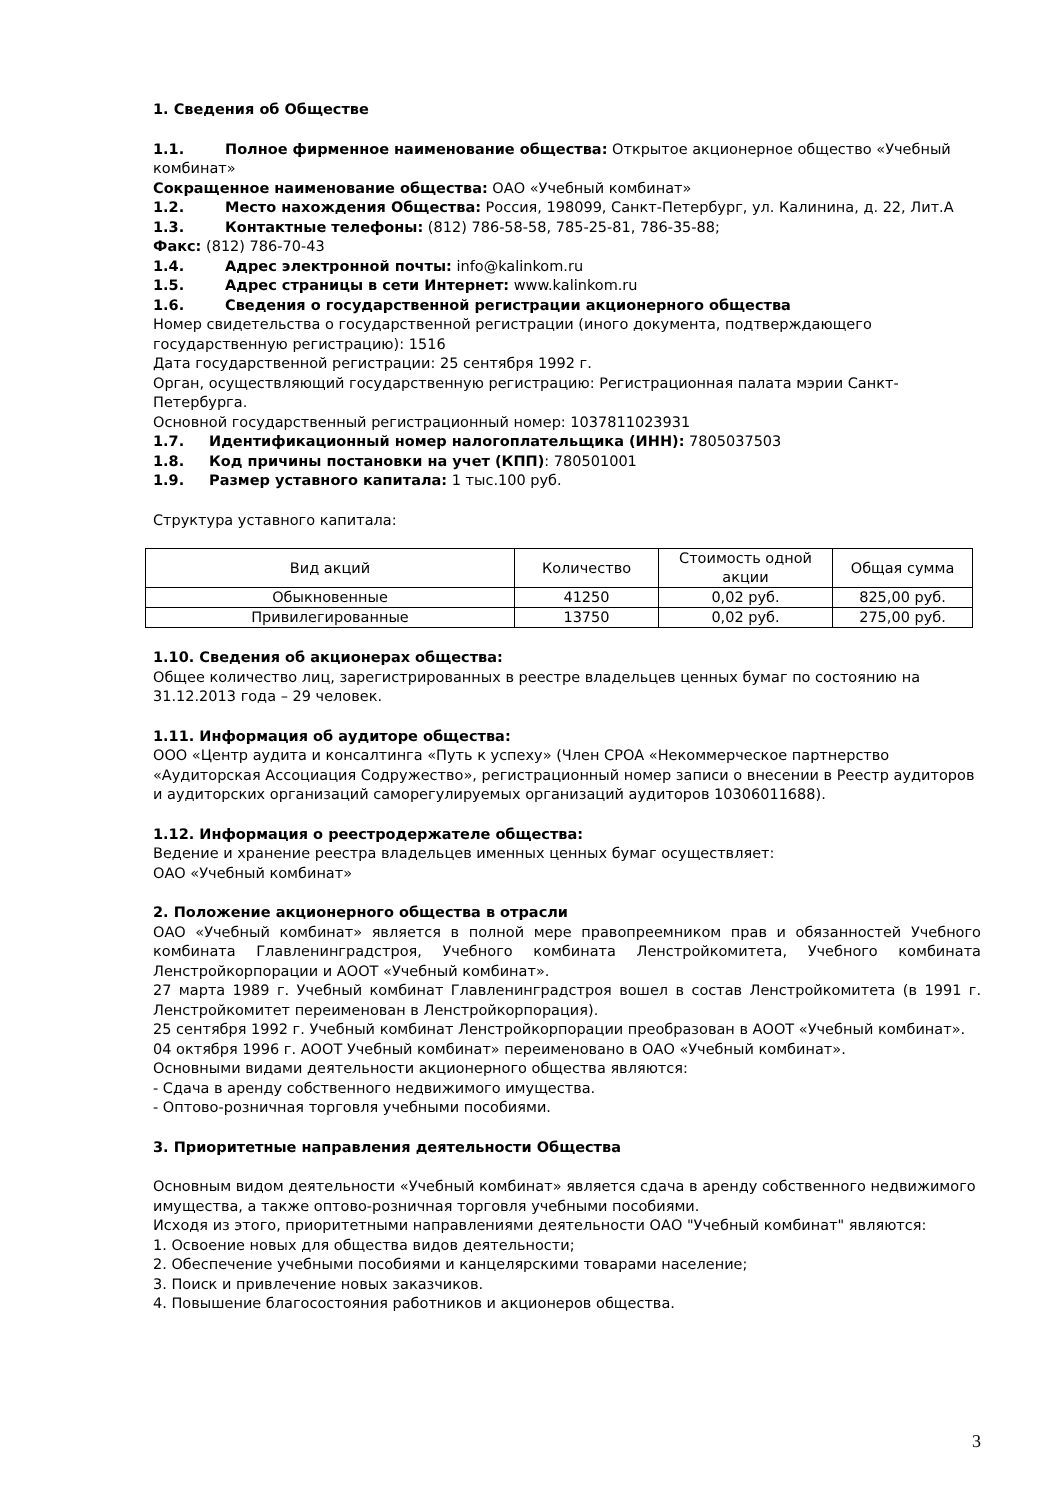1. Сведения об Обществе
1.1. Полное фирменное наименование общества: Открытое акционерное общество «Учебный комбинат»
Сокращенное наименование общества: ОАО «Учебный комбинат»
1.2. Место нахождения Общества: Россия, 198099, Санкт-Петербург, ул. Калинина, д. 22, Лит.А
1.3. Контактные телефоны: (812) 786-58-58, 785-25-81, 786-35-88;
Факс: (812) 786-70-43
1.4. Адрес электронной почты: info@kalinkom.ru
1.5. Адрес страницы в сети Интернет: www.kalinkom.ru
1.6. Сведения о государственной регистрации акционерного общества
Номер свидетельства о государственной регистрации (иного документа, подтверждающего государственную регистрацию): 1516
Дата государственной регистрации: 25 сентября 1992 г.
Орган, осуществляющий государственную регистрацию: Регистрационная палата мэрии Санкт-Петербурга.
Основной государственный регистрационный номер: 1037811023931
1.7. Идентификационный номер налогоплательщика (ИНН): 7805037503
1.8. Код причины постановки на учет (КПП): 780501001
1.9. Размер уставного капитала: 1 тыс.100 руб.
Структура уставного капитала:
| Вид акций | Количество | Стоимость одной акции | Общая сумма |
| Обыкновенные | 41250 | 0,02 руб. | 825,00 руб. |
| Привилегированные | 13750 | 0,02 руб. | 275,00 руб. |
1.10. Сведения об акционерах общества:
Общее количество лиц, зарегистрированных в реестре владельцев ценных бумаг по состоянию на 31.12.2013 года – 29 человек.
1.11. Информация об аудиторе общества:
ООО «Центр аудита и консалтинга «Путь к успеху» (Член СРОА «Некоммерческое партнерство «Аудиторская Ассоциация Содружество», регистрационный номер записи о внесении в Реестр аудиторов и аудиторских организаций саморегулируемых организаций аудиторов 10306011688).
1.12. Информация о реестродержателе общества:
Ведение и хранение реестра владельцев именных ценных бумаг осуществляет:
ОАО «Учебный комбинат»
2. Положение акционерного общества в отрасли
ОАО «Учебный комбинат» является в полной мере правопреемником прав и обязанностей Учебного комбината Главленинградстроя, Учебного комбината Ленстройкомитета, Учебного комбината Ленстройкорпорации и АООТ «Учебный комбинат».
27 марта 1989 г. Учебный комбинат Главленинградстроя вошел в состав Ленстройкомитета (в 1991 г. Ленстройкомитет переименован в Ленстройкорпорация).
25 сентября 1992 г. Учебный комбинат Ленстройкорпорации преобразован в АООТ «Учебный комбинат».
04 октября 1996 г. АООТ Учебный комбинат» переименовано в ОАО «Учебный комбинат».
Основными видами деятельности акционерного общества являются:
- Сдача в аренду собственного недвижимого имущества.
- Оптово-розничная торговля учебными пособиями.
3. Приоритетные направления деятельности Общества
Основным видом деятельности «Учебный комбинат» является сдача в аренду собственного недвижимого имущества, а также оптово-розничная торговля учебными пособиями.
Исходя из этого, приоритетными направлениями деятельности ОАО "Учебный комбинат" являются:
1. Освоение новых для общества видов деятельности;
2. Обеспечение учебными пособиями и канцелярскими товарами население;
3. Поиск и привлечение новых заказчиков.
4. Повышение благосостояния работников и акционеров общества.
3